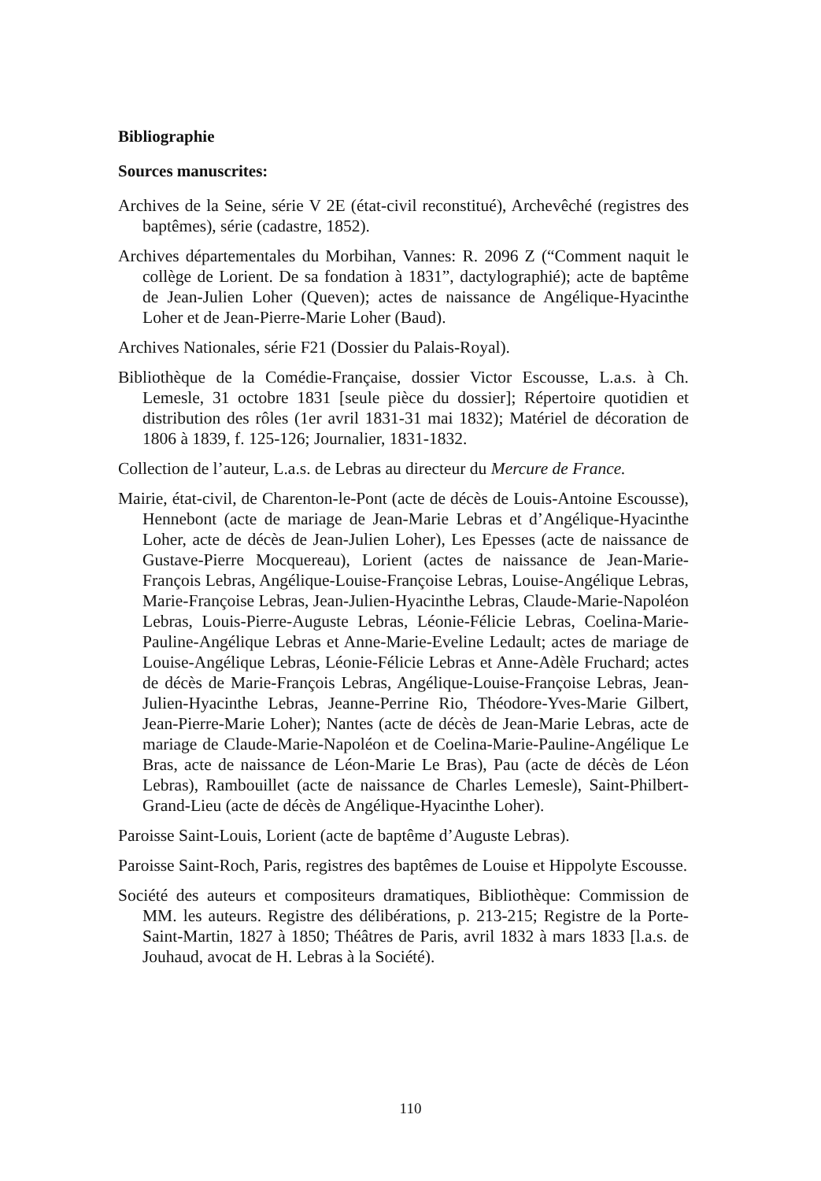Bibliographie
Sources manuscrites:
Archives de la Seine, série V 2E (état-civil reconstitué), Archevêché (registres des baptêmes), série (cadastre, 1852).
Archives départementales du Morbihan, Vannes: R. 2096 Z (“Comment naquit le collège de Lorient. De sa fondation à 1831”, dactylographié); acte de baptême de Jean-Julien Loher (Queven); actes de naissance de Angélique-Hyacinthe Loher et de Jean-Pierre-Marie Loher (Baud).
Archives Nationales, série F21 (Dossier du Palais-Royal).
Bibliothèque de la Comédie-Française, dossier Victor Escousse, L.a.s. à Ch. Lemesle, 31 octobre 1831 [seule pièce du dossier]; Répertoire quotidien et distribution des rôles (1er avril 1831-31 mai 1832); Matériel de décoration de 1806 à 1839, f. 125-126; Journalier, 1831-1832.
Collection de l’auteur, L.a.s. de Lebras au directeur du Mercure de France.
Mairie, état-civil, de Charenton-le-Pont (acte de décès de Louis-Antoine Escousse), Hennebont (acte de mariage de Jean-Marie Lebras et d’Angélique-Hyacinthe Loher, acte de décès de Jean-Julien Loher), Les Epesses (acte de naissance de Gustave-Pierre Mocquereau), Lorient (actes de naissance de Jean-Marie-François Lebras, Angélique-Louise-Françoise Lebras, Louise-Angélique Lebras, Marie-Françoise Lebras, Jean-Julien-Hyacinthe Lebras, Claude-Marie-Napoléon Lebras, Louis-Pierre-Auguste Lebras, Léonie-Félicie Lebras, Coelina-Marie-Pauline-Angélique Lebras et Anne-Marie-Eveline Ledault; actes de mariage de Louise-Angélique Lebras, Léonie-Félicie Lebras et Anne-Adèle Fruchard; actes de décès de Marie-François Lebras, Angélique-Louise-Françoise Lebras, Jean-Julien-Hyacinthe Lebras, Jeanne-Perrine Rio, Théodore-Yves-Marie Gilbert, Jean-Pierre-Marie Loher); Nantes (acte de décès de Jean-Marie Lebras, acte de mariage de Claude-Marie-Napoléon et de Coelina-Marie-Pauline-Angélique Le Bras, acte de naissance de Léon-Marie Le Bras), Pau (acte de décès de Léon Lebras), Rambouillet (acte de naissance de Charles Lemesle), Saint-Philbert-Grand-Lieu (acte de décès de Angélique-Hyacinthe Loher).
Paroisse Saint-Louis, Lorient (acte de baptême d’Auguste Lebras).
Paroisse Saint-Roch, Paris, registres des baptêmes de Louise et Hippolyte Escousse.
Société des auteurs et compositeurs dramatiques, Bibliothèque: Commission de MM. les auteurs. Registre des délibérations, p. 213-215; Registre de la Porte-Saint-Martin, 1827 à 1850; Théâtres de Paris, avril 1832 à mars 1833 [l.a.s. de Jouhaud, avocat de H. Lebras à la Société).
110